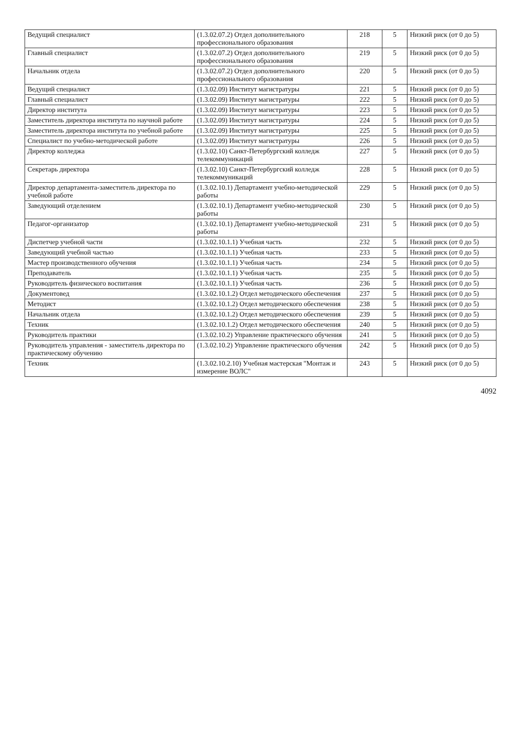| Ведущий специалист | (1.3.02.07.2) Отдел дополнительного профессионального образования | 218 | 5 | Низкий риск (от 0 до 5) |
| Главный специалист | (1.3.02.07.2) Отдел дополнительного профессионального образования | 219 | 5 | Низкий риск (от 0 до 5) |
| Начальник отдела | (1.3.02.07.2) Отдел дополнительного профессионального образования | 220 | 5 | Низкий риск (от 0 до 5) |
| Ведущий специалист | (1.3.02.09) Институт магистратуры | 221 | 5 | Низкий риск (от 0 до 5) |
| Главный специалист | (1.3.02.09) Институт магистратуры | 222 | 5 | Низкий риск (от 0 до 5) |
| Директор института | (1.3.02.09) Институт магистратуры | 223 | 5 | Низкий риск (от 0 до 5) |
| Заместитель директора института по научной работе | (1.3.02.09) Институт магистратуры | 224 | 5 | Низкий риск (от 0 до 5) |
| Заместитель директора института по учебной работе | (1.3.02.09) Институт магистратуры | 225 | 5 | Низкий риск (от 0 до 5) |
| Специалист по учебно-методической работе | (1.3.02.09) Институт магистратуры | 226 | 5 | Низкий риск (от 0 до 5) |
| Директор колледжа | (1.3.02.10) Санкт-Петербургский колледж телекоммуникаций | 227 | 5 | Низкий риск (от 0 до 5) |
| Секретарь директора | (1.3.02.10) Санкт-Петербургский колледж телекоммуникаций | 228 | 5 | Низкий риск (от 0 до 5) |
| Директор департамента-заместитель директора по учебной работе | (1.3.02.10.1) Департамент учебно-методической работы | 229 | 5 | Низкий риск (от 0 до 5) |
| Заведующий отделением | (1.3.02.10.1) Департамент учебно-методической работы | 230 | 5 | Низкий риск (от 0 до 5) |
| Педагог-организатор | (1.3.02.10.1) Департамент учебно-методической работы | 231 | 5 | Низкий риск (от 0 до 5) |
| Диспетчер учебной части | (1.3.02.10.1.1) Учебная часть | 232 | 5 | Низкий риск (от 0 до 5) |
| Заведующий учебной частью | (1.3.02.10.1.1) Учебная часть | 233 | 5 | Низкий риск (от 0 до 5) |
| Мастер производственного обучения | (1.3.02.10.1.1) Учебная часть | 234 | 5 | Низкий риск (от 0 до 5) |
| Преподаватель | (1.3.02.10.1.1) Учебная часть | 235 | 5 | Низкий риск (от 0 до 5) |
| Руководитель физического воспитания | (1.3.02.10.1.1) Учебная часть | 236 | 5 | Низкий риск (от 0 до 5) |
| Документовед | (1.3.02.10.1.2) Отдел методического обеспечения | 237 | 5 | Низкий риск (от 0 до 5) |
| Методист | (1.3.02.10.1.2) Отдел методического обеспечения | 238 | 5 | Низкий риск (от 0 до 5) |
| Начальник отдела | (1.3.02.10.1.2) Отдел методического обеспечения | 239 | 5 | Низкий риск (от 0 до 5) |
| Техник | (1.3.02.10.1.2) Отдел методического обеспечения | 240 | 5 | Низкий риск (от 0 до 5) |
| Руководитель практики | (1.3.02.10.2) Управление практического обучения | 241 | 5 | Низкий риск (от 0 до 5) |
| Руководитель управления - заместитель директора по практическому обучению | (1.3.02.10.2) Управление практического обучения | 242 | 5 | Низкий риск (от 0 до 5) |
| Техник | (1.3.02.10.2.10) Учебная мастерская "Монтаж и измерение ВОЛС" | 243 | 5 | Низкий риск (от 0 до 5) |
4092